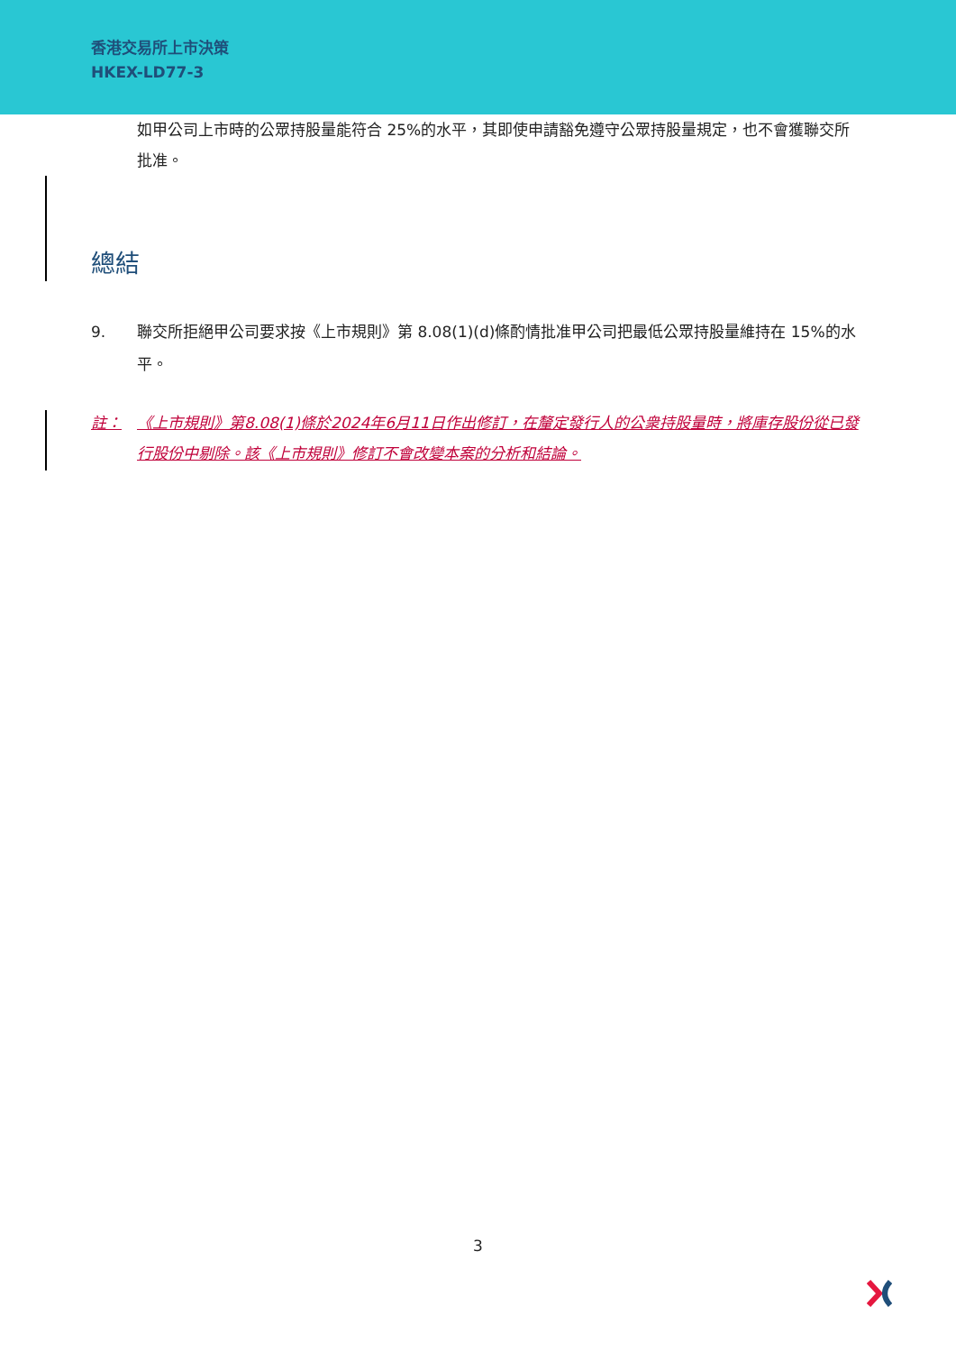香港交易所上市決策
HKEX-LD77-3
如甲公司上市時的公眾持股量能符合 25%的水平，其即使申請豁免遵守公眾持股量規定，也不會獲聯交所批准。
總結
9. 聯交所拒絕甲公司要求按《上市規則》第 8.08(1)(d)條酌情批准甲公司把最低公眾持股量維持在 15%的水平。
註： 《上市規則》第8.08(1)條於2024年6月11日作出修訂，在釐定發行人的公衆持股量時，將庫存股份從已發行股份中剔除。該《上市規則》修訂不會改變本案的分析和結論。
3